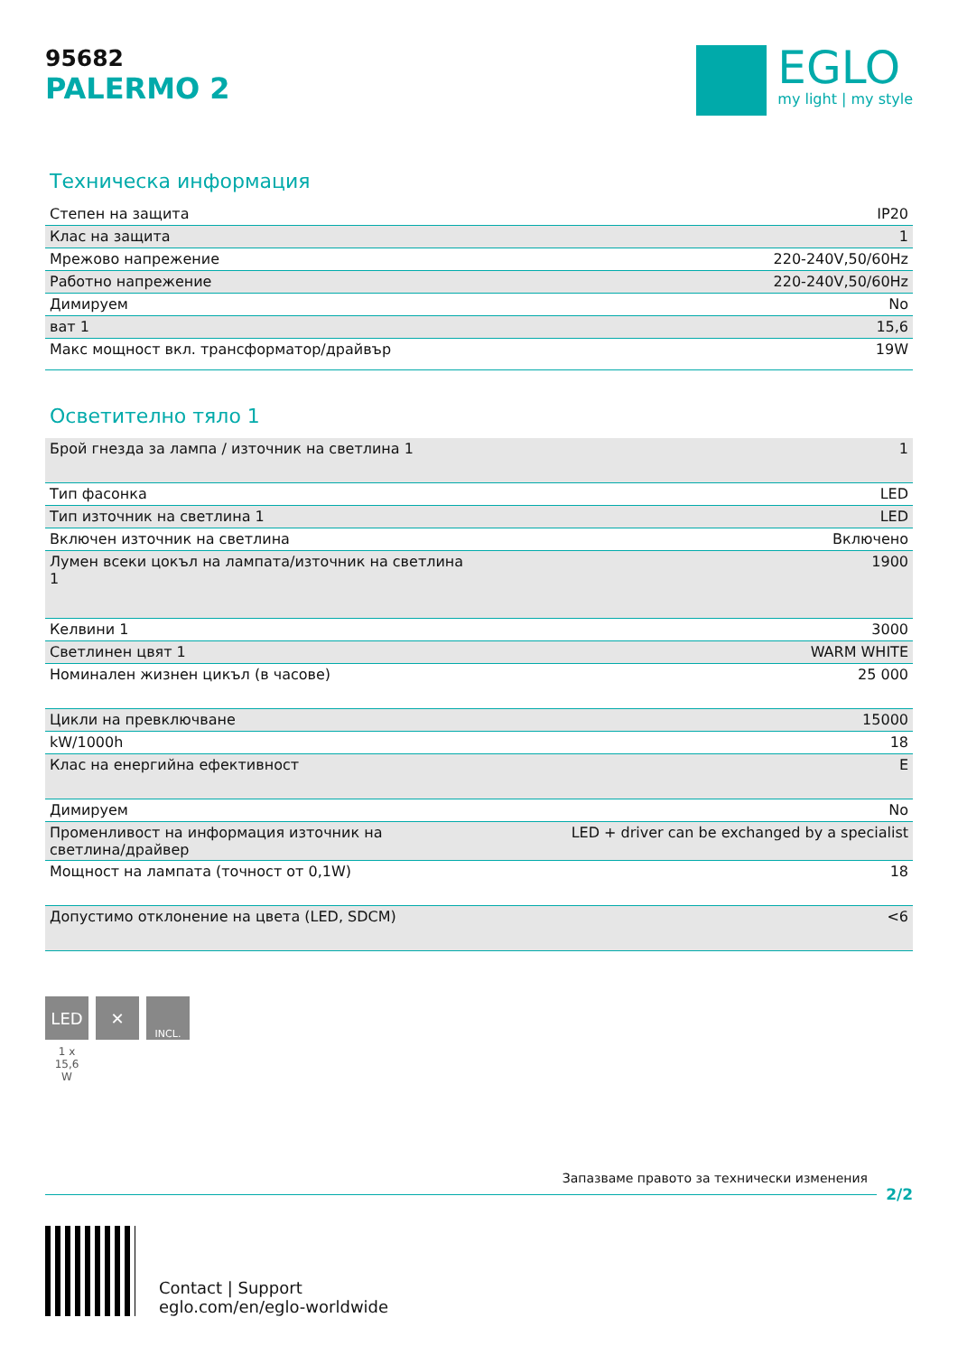95682
PALERMO 2
EGLO
my light | my style
Техническа информация
| Степен на защита | IP20 |
| Клас на защита | 1 |
| Мрежово напрежение | 220-240V,50/60Hz |
| Работно напрежение | 220-240V,50/60Hz |
| Димируем | No |
| ват 1 | 15,6 |
| Макс мощност вкл. трансформатор/драйвър | 19W |
Осветително тяло 1
| Брой гнезда за лампа / източник на светлина 1 | 1 |
| Тип фасонка | LED |
| Тип източник на светлина 1 | LED |
| Включен източник на светлина | Включено |
| Лумен всеки цокъл на лампата/източник на светлина 1 | 1900 |
| Келвини 1 | 3000 |
| Светлинен цвят 1 | WARM WHITE |
| Номинален жизнен цикъл (в часове) | 25 000 |
| Цикли на превключване | 15000 |
| kW/1000h | 18 |
| Клас на енергийна ефективност | E |
| Димируем | No |
| Променливост на информация източник на светлина/драйвер | LED + driver can be exchanged by a specialist |
| Мощност на лампата (точност от 0,1W) | 18 |
| Допустимо отклонение на цвета (LED, SDCM) | <6 |
LED
1 x
15,6
W
✕
INCL.
Запазваме правото за технически изменения
2/2
Contact | Support
eglo.com/en/eglo-worldwide